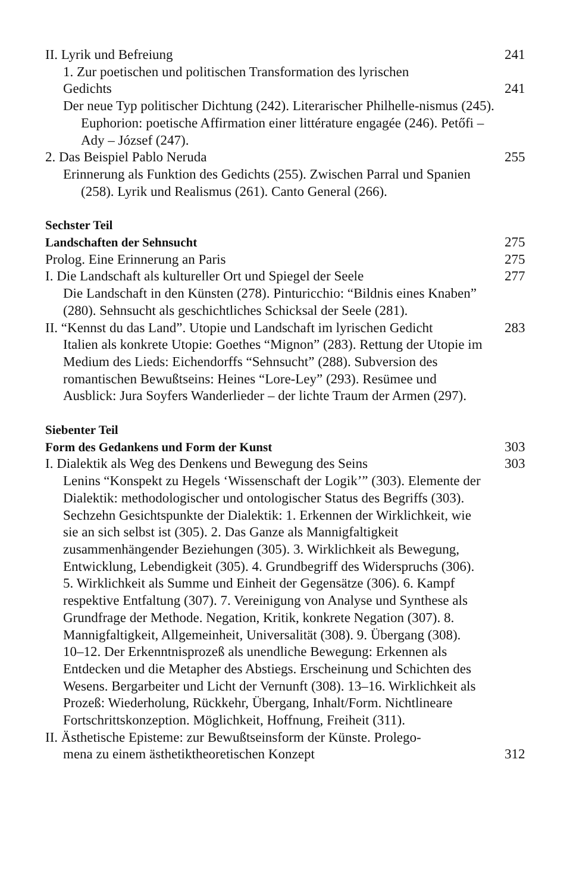II. Lyrik und Befreiung 241
1. Zur poetischen und politischen Transformation des lyrischen
Gedichts 241
Der neue Typ politischer Dichtung (242). Literarischer Philhelle-nismus (245). Euphorion: poetische Affirmation einer littérature engagée (246). Petőfi – Ady – József (247).
2. Das Beispiel Pablo Neruda 255
Erinnerung als Funktion des Gedichts (255). Zwischen Parral und Spanien (258). Lyrik und Realismus (261). Canto General (266).
Sechster Teil
Landschaften der Sehnsucht 275
Prolog. Eine Erinnerung an Paris 275
I. Die Landschaft als kultureller Ort und Spiegel der Seele 277
Die Landschaft in den Künsten (278). Pinturicchio: “Bildnis eines Knaben” (280). Sehnsucht als geschichtliches Schicksal der Seele (281).
II. “Kennst du das Land”. Utopie und Landschaft im lyrischen Gedicht 283
Italien als konkrete Utopie: Goethes “Mignon” (283). Rettung der Utopie im Medium des Lieds: Eichendorffs “Sehnsucht” (288). Subversion des romantischen Bewußtseins: Heines “Lore-Ley” (293). Resümee und Ausblick: Jura Soyfers Wanderlieder – der lichte Traum der Armen (297).
Siebenter Teil
Form des Gedankens und Form der Kunst 303
I. Dialektik als Weg des Denkens und Bewegung des Seins 303
Lenins “Konspekt zu Hegels ‘Wissenschaft der Logik’” (303). Elemente der Dialektik: methodologischer und ontologischer Status des Begriffs (303). Sechzehn Gesichtspunkte der Dialektik: 1. Erkennen der Wirklichkeit, wie sie an sich selbst ist (305). 2. Das Ganze als Mannigfaltigkeit zusammenhängender Beziehungen (305). 3. Wirklichkeit als Bewegung, Entwicklung, Lebendigkeit (305). 4. Grundbegriff des Widerspruchs (306). 5. Wirklichkeit als Summe und Einheit der Gegensätze (306). 6. Kampf respektive Entfaltung (307). 7. Vereinigung von Analyse und Synthese als Grundfrage der Methode. Negation, Kritik, konkrete Negation (307). 8. Mannigfaltigkeit, Allgemeinheit, Universalität (308). 9. Übergang (308). 10–12. Der Erkenntnisprozeß als unendliche Bewegung: Erkennen als Entdecken und die Metapher des Abstiegs. Erscheinung und Schichten des Wesens. Bergarbeiter und Licht der Vernunft (308). 13–16. Wirklichkeit als Prozeß: Wiederholung, Rückkehr, Übergang, Inhalt/Form. Nichtlineare Fortschrittskonzeption. Möglichkeit, Hoffnung, Freiheit (311).
II. Ästhetische Episteme: zur Bewußtseinsform der Künste. Prolego-
mena zu einem ästhetiktheoretischen Konzept 312